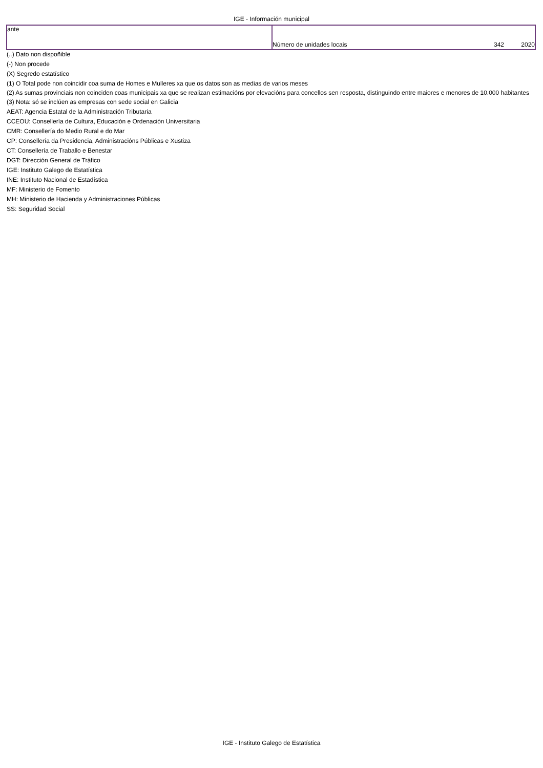IGE - Información municipal
| ante | Número de unidades locais 342 2020 |
(..) Dato non dispoñible
(-) Non procede
(X) Segredo estatístico
(1) O Total pode non coincidir coa suma de Homes e Mulleres xa que os datos son as medias de varios meses
(2) As sumas provinciais non coinciden coas municipais xa que se realizan estimacións por elevacións para concellos sen resposta, distinguindo entre maiores e menores de 10.000 habitantes
(3) Nota: só se inclúen as empresas con sede social en Galicia
AEAT: Agencia Estatal de la Administración Tributaria
CCEOU: Consellería de Cultura, Educación e Ordenación Universitaria
CMR: Consellería do Medio Rural e do Mar
CP: Consellería da Presidencia, Administracións Públicas e Xustiza
CT: Consellería de Traballo e Benestar
DGT: Dirección General de Tráfico
IGE: Instituto Galego de Estatística
INE: Instituto Nacional de Estadística
MF: Ministerio de Fomento
MH: Ministerio de Hacienda y Administraciones Públicas
SS: Seguridad Social
IGE - Instituto Galego de Estatística